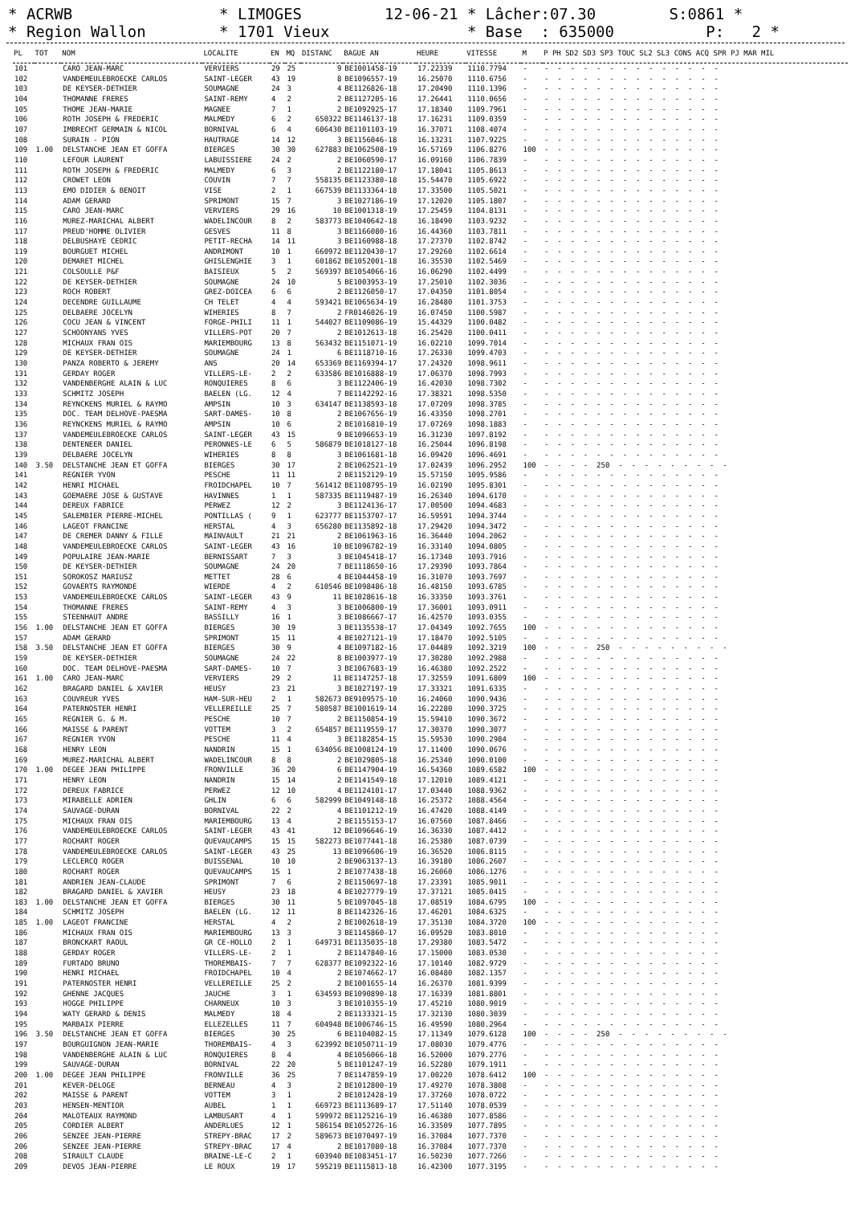* ACRWB * LIMOGES 12-06-21 * Lâcher:07.30 S:0861 * * Region Wallon * 1701 Vieux * Base : 635000 P: 2 *
| PL | TOT | NOM | LOCALITE | EN | MQ | DISTANC | BAGUE AN | HEURE | VITESSE | M | P PH SD2 SD3 SP3 TOUC SL2 SL3 CONS ACQ SPR PJ MAR MIL |
| --- | --- | --- | --- | --- | --- | --- | --- | --- | --- | --- | --- |
| 101 | | CARO JEAN-MARC | VERVIERS | 29 | 25 | 9 | BE1001458-19 | 17.22339 | 1110.7794 | - | - - - - - - - - - - - - - - |
| 102 | | VANDEMEULEBROECKE CARLOS | SAINT-LEGER | 43 | 19 | 8 | BE1096557-19 | 16.25070 | 1110.6756 | - | - - - - - - - - - - - - - - |
| 103 | | DE KEYSER-DETHIER | SOUMAGNE | 24 | 3 | 4 | BE1126826-18 | 17.20490 | 1110.1396 | - | - - - - - - - - - - - - - - |
| 104 | | THOMANNE FRERES | SAINT-REMY | 4 | 2 | 2 | BE1127205-16 | 17.26441 | 1110.0656 | - | - - - - - - - - - - - - - - |
| 105 | | THOME JEAN-MARIE | MAGNEE | 7 | 1 | 2 | BE1092925-17 | 17.18340 | 1109.7961 | - | - - - - - - - - - - - - - - |
| 106 | | ROTH JOSEPH & FREDERIC | MALMEDY | 6 | 2 | 650322 | BE1146137-18 | 17.16231 | 1109.0359 | - | - - - - - - - - - - - - - - |
| 107 | | IMBRECHT GERMAIN & NICOL | BORNIVAL | 6 | 4 | 606430 | BE1101103-19 | 16.37071 | 1108.4074 | - | - - - - - - - - - - - - - - |
| 108 | | SURAIN - PION | HAUTRAGE | 14 | 12 | 3 | BE1156046-18 | 16.13231 | 1107.9225 | - | - - - - - - - - - - - - - - |
| 109 | 1.00 | DELSTANCHE JEAN ET GOFFA | BIERGES | 30 | 30 | 627883 | BE1062508-19 | 16.57169 | 1106.8276 | 100 | - - - - - - - - - - - - - - |
| 110 | | LEFOUR LAURENT | LABUISSIERE | 24 | 2 | 2 | BE1060590-17 | 16.09160 | 1106.7839 | - | - - - - - - - - - - - - - - |
| 111 | | ROTH JOSEPH & FREDERIC | MALMEDY | 6 | 3 | 2 | BE1122180-17 | 17.18041 | 1105.8613 | - | - - - - - - - - - - - - - - |
| 112 | | CROWET LEON | COUVIN | 7 | 7 | 558135 | BE1123380-18 | 15.54470 | 1105.6922 | - | - - - - - - - - - - - - - - |
| 113 | | EMO DIDIER & BENOIT | VISE | 2 | 1 | 667539 | BE1133364-18 | 17.33500 | 1105.5021 | - | - - - - - - - - - - - - - - |
| 114 | | ADAM GERARD | SPRIMONT | 15 | 7 | 3 | BE1027186-19 | 17.12020 | 1105.1807 | - | - - - - - - - - - - - - - - |
| 115 | | CARO JEAN-MARC | VERVIERS | 29 | 16 | 10 | BE1001318-19 | 17.25459 | 1104.8131 | - | - - - - - - - - - - - - - - |
| 116 | | MUREZ-MARICHAL ALBERT | WADELINCOUR | 8 | 2 | 583773 | BE1040642-18 | 16.18490 | 1103.9232 | - | - - - - - - - - - - - - - - |
| 117 | | PREUD'HOMME OLIVIER | GESVES | 11 | 8 | 3 | BE1166080-16 | 16.44360 | 1103.7811 | - | - - - - - - - - - - - - - - |
| 118 | | DELBUSHAYE CEDRIC | PETIT-RECHA | 14 | 11 | 3 | BE1160988-18 | 17.27370 | 1102.8742 | - | - - - - - - - - - - - - - - |
| 119 | | BOURGUET MICHEL | ANDRIMONT | 10 | 1 | 660972 | BE1120430-17 | 17.29260 | 1102.6614 | - | - - - - - - - - - - - - - - |
| 120 | | DEMARET MICHEL | GHISLENGHIE | 3 | 1 | 601862 | BE1052001-18 | 16.35530 | 1102.5469 | - | - - - - - - - - - - - - - - |
| 121 | | COLSOULLE P&F | BAISIEUX | 5 | 2 | 569397 | BE1054066-16 | 16.06290 | 1102.4499 | - | - - - - - - - - - - - - - - |
| 122 | | DE KEYSER-DETHIER | SOUMAGNE | 24 | 10 | 5 | BE1003953-19 | 17.25010 | 1102.3036 | - | - - - - - - - - - - - - - - |
| 123 | | ROCH ROBERT | GREZ-DOICEA | 6 | 6 | 2 | BE1126050-17 | 17.04350 | 1101.8054 | - | - - - - - - - - - - - - - - |
| 124 | | DECENDRE GUILLAUME | CH TELET | 4 | 4 | 593421 | BE1065634-19 | 16.28480 | 1101.3753 | - | - - - - - - - - - - - - - - |
| 125 | | DELBAERE JOCELYN | WIHERIES | 8 | 7 | 2 | FR0146026-19 | 16.07450 | 1100.5987 | - | - - - - - - - - - - - - - - |
| 126 | | COCU JEAN & VINCENT | FORGE-PHILI | 11 | 1 | 544027 | BE1109086-19 | 15.44329 | 1100.0482 | - | - - - - - - - - - - - - - - |
| 127 | | SCHOONYANS YVES | VILLERS-POT | 20 | 7 | 2 | BE1012613-18 | 16.25420 | 1100.0411 | - | - - - - - - - - - - - - - - |
| 128 | | MICHAUX FRAN OIS | MARIEMBOURG | 13 | 8 | 563432 | BE1151071-19 | 16.02210 | 1099.7014 | - | - - - - - - - - - - - - - - |
| 129 | | DE KEYSER-DETHIER | SOUMAGNE | 24 | 1 | 6 | BE1118710-16 | 17.26330 | 1099.4703 | - | - - - - - - - - - - - - - - |
| 130 | | PANZA ROBERTO & JEREMY | ANS | 20 | 14 | 653369 | BE1169394-17 | 17.24320 | 1098.9611 | - | - - - - - - - - - - - - - - |
| 131 | | GERDAY ROGER | VILLERS-LE- | 2 | 2 | 633586 | BE1016888-19 | 17.06370 | 1098.7993 | - | - - - - - - - - - - - - - - |
| 132 | | VANDENBERGHE ALAIN & LUC | RONQUIERES | 8 | 6 | 3 | BE1122406-19 | 16.42030 | 1098.7302 | - | - - - - - - - - - - - - - - |
| 133 | | SCHMITZ JOSEPH | BAELEN (LG. | 12 | 4 | 7 | BE1142292-16 | 17.38321 | 1098.5350 | - | - - - - - - - - - - - - - - |
| 134 | | REYNCKENS MURIEL & RAYMO | AMPSIN | 10 | 3 | 634147 | BE1138593-18 | 17.07209 | 1098.3785 | - | - - - - - - - - - - - - - - |
| 135 | | DOC. TEAM DELHOVE-PAESMA | SART-DAMES- | 10 | 8 | 2 | BE1067656-19 | 16.43350 | 1098.2701 | - | - - - - - - - - - - - - - - |
| 136 | | REYNCKENS MURIEL & RAYMO | AMPSIN | 10 | 6 | 2 | BE1016810-19 | 17.07269 | 1098.1883 | - | - - - - - - - - - - - - - - |
| 137 | | VANDEMEULEBROECKE CARLOS | SAINT-LEGER | 43 | 15 | 9 | BE1096653-19 | 16.31230 | 1097.8192 | - | - - - - - - - - - - - - - - |
| 138 | | DENTENEER DANIEL | PERONNES-LE | 6 | 5 | 586879 | BE1018127-18 | 16.25044 | 1096.8198 | - | - - - - - - - - - - - - - - |
| 139 | | DELBAERE JOCELYN | WIHERIES | 8 | 8 | 3 | BE1061681-18 | 16.09420 | 1096.4691 | - | - - - - - - - - - - - - - - |
| 140 | 3.50 | DELSTANCHE JEAN ET GOFFA | BIERGES | 30 | 17 | 2 | BE1062521-19 | 17.02439 | 1096.2952 | 100 | - - - - 250 - - - - - - - - - |
| 141 | | REGNIER YVON | PESCHE | 11 | 11 | 2 | BE1152129-19 | 15.57150 | 1095.9586 | - | - - - - - - - - - - - - - - |
| 142 | | HENRI MICHAEL | FROIDCHAPEL | 10 | 7 | 561412 | BE1108795-19 | 16.02190 | 1095.8301 | - | - - - - - - - - - - - - - - |
| 143 | | GOEMAERE JOSE & GUSTAVE | HAVINNES | 1 | 1 | 587335 | BE1119487-19 | 16.26340 | 1094.6170 | - | - - - - - - - - - - - - - - |
| 144 | | DEREUX FABRICE | PERWEZ | 12 | 2 | 3 | BE1124136-17 | 17.00500 | 1094.4683 | - | - - - - - - - - - - - - - - |
| 145 | | SALEMBIER PIERRE-MICHEL | PONTILLAS ( | 9 | 1 | 623777 | BE1153707-17 | 16.59591 | 1094.3744 | - | - - - - - - - - - - - - - - |
| 146 | | LAGEOT FRANCINE | HERSTAL | 4 | 3 | 656280 | BE1135892-18 | 17.29420 | 1094.3472 | - | - - - - - - - - - - - - - - |
| 147 | | DE CREMER DANNY & FILLE | MAINVAULT | 21 | 21 | 2 | BE1061963-16 | 16.36440 | 1094.2062 | - | - - - - - - - - - - - - - - |
| 148 | | VANDEMEULEBROECKE CARLOS | SAINT-LEGER | 43 | 16 | 10 | BE1096782-19 | 16.33140 | 1094.0805 | - | - - - - - - - - - - - - - - |
| 149 | | POPULAIRE JEAN-MARIE | BERNISSART | 7 | 3 | 3 | BE1045418-17 | 16.17340 | 1093.7916 | - | - - - - - - - - - - - - - - |
| 150 | | DE KEYSER-DETHIER | SOUMAGNE | 24 | 20 | 7 | BE1118650-16 | 17.29390 | 1093.7864 | - | - - - - - - - - - - - - - - |
| 151 | | SOROKOSZ MARIUSZ | METTET | 28 | 6 | 4 | BE1044458-19 | 16.31070 | 1093.7697 | - | - - - - - - - - - - - - - - |
| 152 | | GOVAERTS RAYMONDE | WIERDE | 4 | 2 | 610546 | BE1098486-18 | 16.48150 | 1093.6785 | - | - - - - - - - - - - - - - - |
| 153 | | VANDEMEULEBROECKE CARLOS | SAINT-LEGER | 43 | 9 | 11 | BE1028616-18 | 16.33350 | 1093.3761 | - | - - - - - - - - - - - - - - |
| 154 | | THOMANNE FRERES | SAINT-REMY | 4 | 3 | 3 | BE1006800-19 | 17.36001 | 1093.0911 | - | - - - - - - - - - - - - - - |
| 155 | | STEENHAUT ANDRE | BASSILLY | 16 | 1 | 3 | BE1086667-17 | 16.42570 | 1093.0355 | - | - - - - - - - - - - - - - - |
| 156 | 1.00 | DELSTANCHE JEAN ET GOFFA | BIERGES | 30 | 19 | 3 | BE1135538-17 | 17.04349 | 1092.7655 | 100 | - - - - - - - - - - - - - - |
| 157 | | ADAM GERARD | SPRIMONT | 15 | 11 | 4 | BE1027121-19 | 17.18470 | 1092.5105 | - | - - - - - - - - - - - - - - |
| 158 | 3.50 | DELSTANCHE JEAN ET GOFFA | BIERGES | 30 | 9 | 4 | BE1097182-16 | 17.04489 | 1092.3219 | 100 | - - - - 250 - - - - - - - - - |
| 159 | | DE KEYSER-DETHIER | SOUMAGNE | 24 | 22 | 8 | BE1003977-19 | 17.30280 | 1092.2988 | - | - - - - - - - - - - - - - - |
| 160 | | DOC. TEAM DELHOVE-PAESMA | SART-DAMES- | 10 | 7 | 3 | BE1067683-19 | 16.46380 | 1092.2522 | - | - - - - - - - - - - - - - - |
| 161 | 1.00 | CARO JEAN-MARC | VERVIERS | 29 | 2 | 11 | BE1147257-18 | 17.32559 | 1091.6809 | 100 | - - - - - - - - - - - - - - |
| 162 | | BRAGARD DANIEL & XAVIER | HEUSY | 23 | 21 | 3 | BE1027197-19 | 17.33321 | 1091.6335 | - | - - - - - - - - - - - - - - |
| 163 | | COUVREUR YVES | HAM-SUR-HEU | 2 | 1 | 582673 | BE9109575-10 | 16.24060 | 1090.9436 | - | - - - - - - - - - - - - - - |
| 164 | | PATERNOSTER HENRI | VELLEREILLE | 25 | 7 | 580587 | BE1001619-14 | 16.22280 | 1090.3725 | - | - - - - - - - - - - - - - - |
| 165 | | REGNIER G. & M. | PESCHE | 10 | 7 | 2 | BE1150854-19 | 15.59410 | 1090.3672 | - | - - - - - - - - - - - - - - |
| 166 | | MAISSE & PARENT | VOTTEM | 3 | 2 | 654857 | BE1119559-17 | 17.30370 | 1090.3077 | - | - - - - - - - - - - - - - - |
| 167 | | REGNIER YVON | PESCHE | 11 | 4 | 3 | BE1182854-15 | 15.59530 | 1090.2984 | - | - - - - - - - - - - - - - - |
| 168 | | HENRY LEON | NANDRIN | 15 | 1 | 634056 | BE1008124-19 | 17.11400 | 1090.0676 | - | - - - - - - - - - - - - - - |
| 169 | | MUREZ-MARICHAL ALBERT | WADELINCOUR | 8 | 8 | 2 | BE1029805-18 | 16.25340 | 1090.0100 | - | - - - - - - - - - - - - - - |
| 170 | 1.00 | DEGEE JEAN PHILIPPE | FRONVILLE | 36 | 20 | 6 | BE1147904-19 | 16.54360 | 1089.6582 | 100 | - - - - - - - - - - - - - - |
| 171 | | HENRY LEON | NANDRIN | 15 | 14 | 2 | BE1141549-18 | 17.12010 | 1089.4121 | - | - - - - - - - - - - - - - - |
| 172 | | DEREUX FABRICE | PERWEZ | 12 | 10 | 4 | BE1124101-17 | 17.03440 | 1088.9362 | - | - - - - - - - - - - - - - - |
| 173 | | MIRABELLE ADRIEN | GHLIN | 6 | 6 | 582999 | BE1049148-18 | 16.25372 | 1088.4564 | - | - - - - - - - - - - - - - - |
| 174 | | SAUVAGE-DURAN | BORNIVAL | 22 | 2 | 4 | BE1101212-19 | 16.47420 | 1088.4149 | - | - - - - - - - - - - - - - - |
| 175 | | MICHAUX FRAN OIS | MARIEMBOURG | 13 | 4 | 2 | BE1155153-17 | 16.07560 | 1087.8466 | - | - - - - - - - - - - - - - - |
| 176 | | VANDEMEULEBROECKE CARLOS | SAINT-LEGER | 43 | 41 | 12 | BE1096646-19 | 16.36330 | 1087.4412 | - | - - - - - - - - - - - - - - |
| 177 | | ROCHART ROGER | QUEVAUCAMPS | 15 | 15 | 582273 | BE1077441-18 | 16.25380 | 1087.0739 | - | - - - - - - - - - - - - - - |
| 178 | | VANDEMEULEBROECKE CARLOS | SAINT-LEGER | 43 | 25 | 13 | BE1096606-19 | 16.36520 | 1086.8115 | - | - - - - - - - - - - - - - - |
| 179 | | LECLERCQ ROGER | BUISSENAL | 10 | 10 | 2 | BE9063137-13 | 16.39180 | 1086.2607 | - | - - - - - - - - - - - - - - |
| 180 | | ROCHART ROGER | QUEVAUCAMPS | 15 | 1 | 2 | BE1077438-18 | 16.26060 | 1086.1276 | - | - - - - - - - - - - - - - - |
| 181 | | ANDRIEN JEAN-CLAUDE | SPRIMONT | 7 | 6 | 2 | BE1150697-18 | 17.23391 | 1085.9011 | - | - - - - - - - - - - - - - - |
| 182 | | BRAGARD DANIEL & XAVIER | HEUSY | 23 | 18 | 4 | BE1027779-19 | 17.37121 | 1085.0415 | - | - - - - - - - - - - - - - - |
| 183 | 1.00 | DELSTANCHE JEAN ET GOFFA | BIERGES | 30 | 11 | 5 | BE1097045-18 | 17.08519 | 1084.6795 | 100 | - - - - - - - - - - - - - - |
| 184 | | SCHMITZ JOSEPH | BAELEN (LG. | 12 | 11 | 8 | BE1142326-16 | 17.46201 | 1084.6325 | - | - - - - - - - - - - - - - - |
| 185 | 1.00 | LAGEOT FRANCINE | HERSTAL | 4 | 2 | 2 | BE1002618-19 | 17.35130 | 1084.3720 | 100 | - - - - - - - - - - - - - - |
| 186 | | MICHAUX FRAN OIS | MARIEMBOURG | 13 | 3 | 3 | BE1145860-17 | 16.09520 | 1083.8010 | - | - - - - - - - - - - - - - - |
| 187 | | BRONCKART RAOUL | GR CE-HOLLO | 2 | 1 | 649731 | BE1135035-18 | 17.29380 | 1083.5472 | - | - - - - - - - - - - - - - - |
| 188 | | GERDAY ROGER | VILLERS-LE- | 2 | 1 | 2 | BE1147840-16 | 17.15000 | 1083.0530 | - | - - - - - - - - - - - - - - |
| 189 | | FURTADO BRUNO | THOREMBAIS- | 7 | 7 | 628377 | BE1092322-16 | 17.10140 | 1082.9729 | - | - - - - - - - - - - - - - - |
| 190 | | HENRI MICHAEL | FROIDCHAPEL | 10 | 4 | 2 | BE1074662-17 | 16.08480 | 1082.1357 | - | - - - - - - - - - - - - - - |
| 191 | | PATERNOSTER HENRI | VELLEREILLE | 25 | 2 | 2 | BE1001655-14 | 16.26370 | 1081.9399 | - | - - - - - - - - - - - - - - |
| 192 | | GHENNE JACQUES | JAUCHE | 3 | 1 | 634593 | BE1090890-18 | 17.16339 | 1081.8801 | - | - - - - - - - - - - - - - - |
| 193 | | HOGGE PHILIPPE | CHARNEUX | 10 | 3 | 3 | BE1010355-19 | 17.45210 | 1080.9019 | - | - - - - - - - - - - - - - - |
| 194 | | WATY GERARD & DENIS | MALMEDY | 18 | 4 | 2 | BE1133321-15 | 17.32130 | 1080.3039 | - | - - - - - - - - - - - - - - |
| 195 | | MARBAIX PIERRE | ELLEZELLES | 11 | 7 | 604948 | BE1006746-15 | 16.49590 | 1080.2964 | - | - - - - - - - - - - - - - - |
| 196 | 3.50 | DELSTANCHE JEAN ET GOFFA | BIERGES | 30 | 25 | 6 | BE1104082-15 | 17.11349 | 1079.6128 | 100 | - - - - 250 - - - - - - - - - |
| 197 | | BOURGUIGNON JEAN-MARIE | THOREMBAIS- | 4 | 3 | 623992 | BE1050711-19 | 17.08030 | 1079.4776 | - | - - - - - - - - - - - - - - |
| 198 | | VANDENBERGHE ALAIN & LUC | RONQUIERES | 8 | 4 | 4 | BE1056066-18 | 16.52000 | 1079.2776 | - | - - - - - - - - - - - - - - |
| 199 | | SAUVAGE-DURAN | BORNIVAL | 22 | 20 | 5 | BE1101247-19 | 16.52280 | 1079.1911 | - | - - - - - - - - - - - - - - |
| 200 | 1.00 | DEGEE JEAN PHILIPPE | FRONVILLE | 36 | 25 | 7 | BE1147859-19 | 17.00220 | 1078.6412 | 100 | - - - - - - - - - - - - - - |
| 201 | | KEVER-DELOGE | BERNEAU | 4 | 3 | 2 | BE1012800-19 | 17.49270 | 1078.3808 | - | - - - - - - - - - - - - - - |
| 202 | | MAISSE & PARENT | VOTTEM | 3 | 1 | 2 | BE1012428-19 | 17.37260 | 1078.0722 | - | - - - - - - - - - - - - - - |
| 203 | | HENSEN-MENTIOR | AUBEL | 1 | 1 | 669723 | BE1113689-17 | 17.51140 | 1078.0539 | - | - - - - - - - - - - - - - - |
| 204 | | MALOTEAUX RAYMOND | LAMBUSART | 4 | 1 | 599972 | BE1125216-19 | 16.46380 | 1077.8586 | - | - - - - - - - - - - - - - - |
| 205 | | CORDIER ALBERT | ANDERLUES | 12 | 1 | 586154 | BE1052726-16 | 16.33509 | 1077.7895 | - | - - - - - - - - - - - - - - |
| 206 | | SENZEE JEAN-PIERRE | STREPY-BRAC | 17 | 2 | 589673 | BE1070497-19 | 16.37084 | 1077.7370 | - | - - - - - - - - - - - - - - |
| 206 | | SENZEE JEAN-PIERRE | STREPY-BRAC | 17 | 4 | 2 | BE1017080-18 | 16.37084 | 1077.7370 | - | - - - - - - - - - - - - - - |
| 208 | | SIRAULT CLAUDE | BRAINE-LE-C | 2 | 1 | 603940 | BE1083451-17 | 16.50230 | 1077.7266 | - | - - - - - - - - - - - - - - |
| 209 | | DEVOS JEAN-PIERRE | LE ROUX | 19 | 17 | 595219 | BE1115813-18 | 16.42300 | 1077.3195 | - | - - - - - - - - - - - - - - |